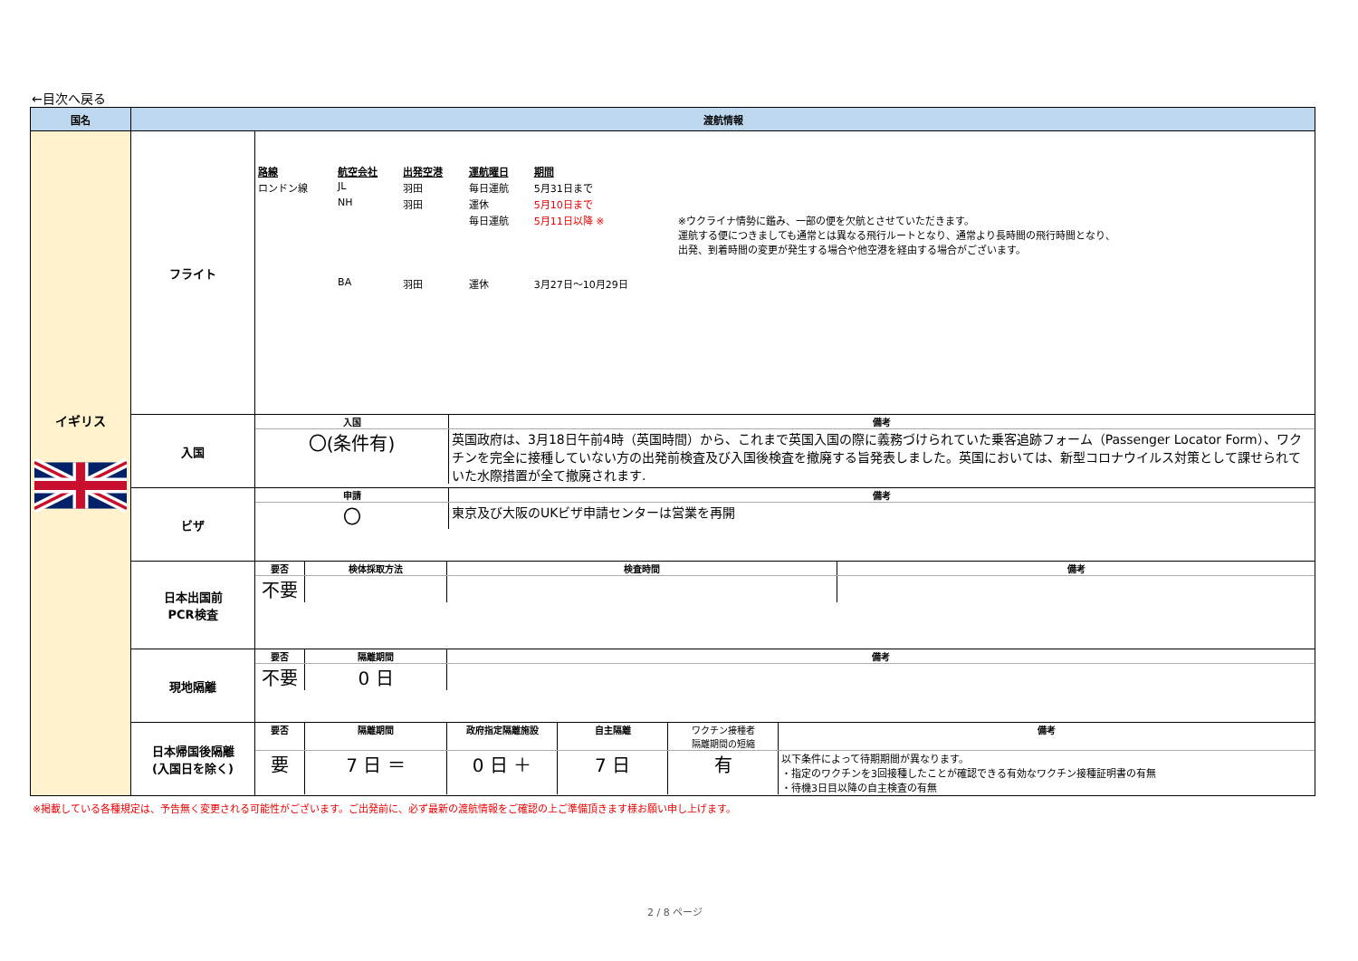←目次へ戻る
| 国名 | 渡航情報 | |
| --- | --- | --- |
| イギリス | フライト | / 路線 / 航空会社 / 出発空港 / 運航曜日 / 期間 / / / ロンドン線 / JL / 羽田 / 毎日運航 / 5月31日まで / / / / NH / 羽田 / 運休 / 5月10日まで / / / / / / 毎日運航 / 5月11日以降 ※ / ※ウクライナ情勢に鑑み、一部の便を欠航とさせていただきます。 運航する便につきましても通常とは異なる飛行ルートとなり、通常より長時間の飛行時間となり、 出発、到着時間の変更が発生する場合や他空港を経由する場合がございます。 / / / BA / 羽田 / 運休 / 3月27日～10月29日 / / |
| | 入国 | / 入国 / 備考 / / 〇(条件有) / 英国政府は、3月18日午前4時（英国時間）から、これまで英国入国の際に義務づけられていた乗客追跡フォーム（Passenger Locator Form）、ワクチンを完全に接種していない方の出発前検査及び入国後検査を撤廃する旨発表しました。英国においては、新型コロナウイルス対策として課せられていた水際措置が全て撤廃されます. / |
| | ビザ | / 申請 / 備考 / / 〇 / 東京及び大阪のUKビザ申請センターは営業を再開 / |
| | 日本出国前 PCR検査 | / 要否 / 検体採取方法 / 検査時間 / 備考 / / 不要 / / / / |
| | 現地隔離 | / 要否 / 隔離期間 / 備考 / / 不要 / 0 日 / / |
| | 日本帰国後隔離 (入国日を除く) | / 要否 / 隔離期間 / 政府指定隔離施設 / 自主隔離 / ワクチン接種者 隔離期間の短縮 / 備考 / / 要 / 7 日 ＝ / 0 日 ＋ / 7 日 / 有 / 以下条件によって待期期間が異なります。 ・指定のワクチンを3回接種したことが確認できる有効なワクチン接種証明書の有無 ・待機3日目以降の自主検査の有無 / |
※掲載している各種規定は、予告無く変更される可能性がございます。ご出発前に、必ず最新の渡航情報をご確認の上ご準備頂きます様お願い申し上げます。
2 / 8 ページ